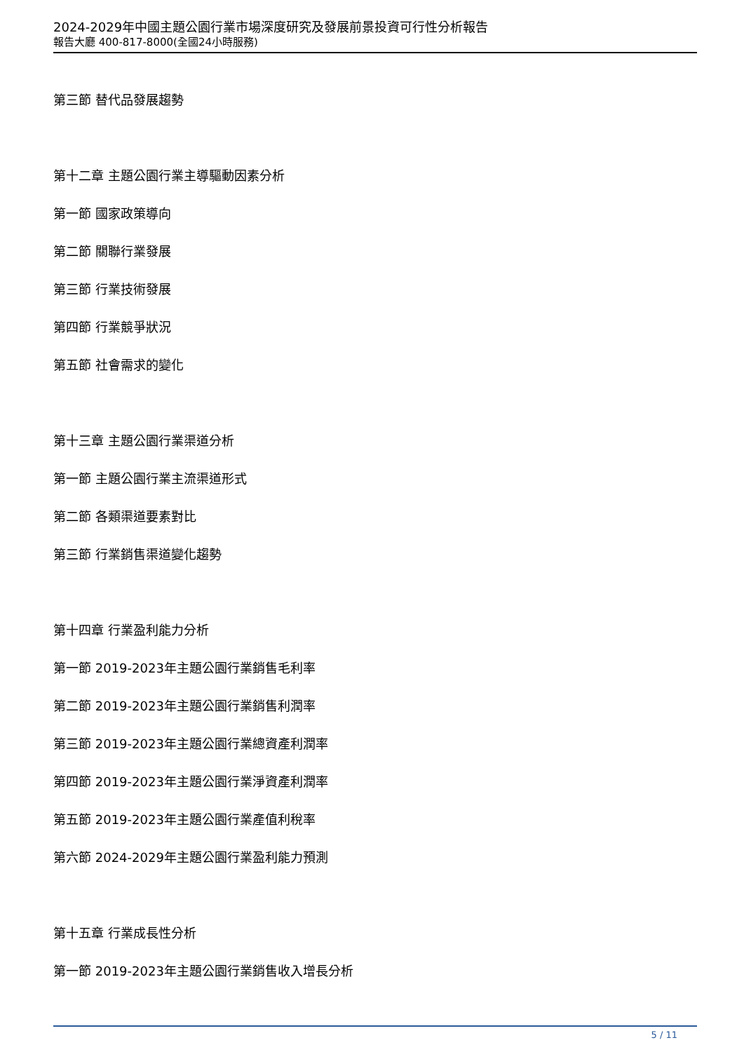2024-2029年中國主題公園行業市場深度研究及發展前景投資可行性分析報告
報告大廳 400-817-8000(全國24小時服務)
第三節 替代品發展趨勢
第十二章 主題公園行業主導驅動因素分析
第一節 國家政策導向
第二節 關聯行業發展
第三節 行業技術發展
第四節 行業競爭狀況
第五節 社會需求的變化
第十三章 主題公園行業渠道分析
第一節 主題公園行業主流渠道形式
第二節 各類渠道要素對比
第三節 行業銷售渠道變化趨勢
第十四章 行業盈利能力分析
第一節 2019-2023年主題公園行業銷售毛利率
第二節 2019-2023年主題公園行業銷售利潤率
第三節 2019-2023年主題公園行業總資產利潤率
第四節 2019-2023年主題公園行業淨資產利潤率
第五節 2019-2023年主題公園行業產值利稅率
第六節 2024-2029年主題公園行業盈利能力預測
第十五章 行業成長性分析
第一節 2019-2023年主題公園行業銷售收入增長分析
5 / 11